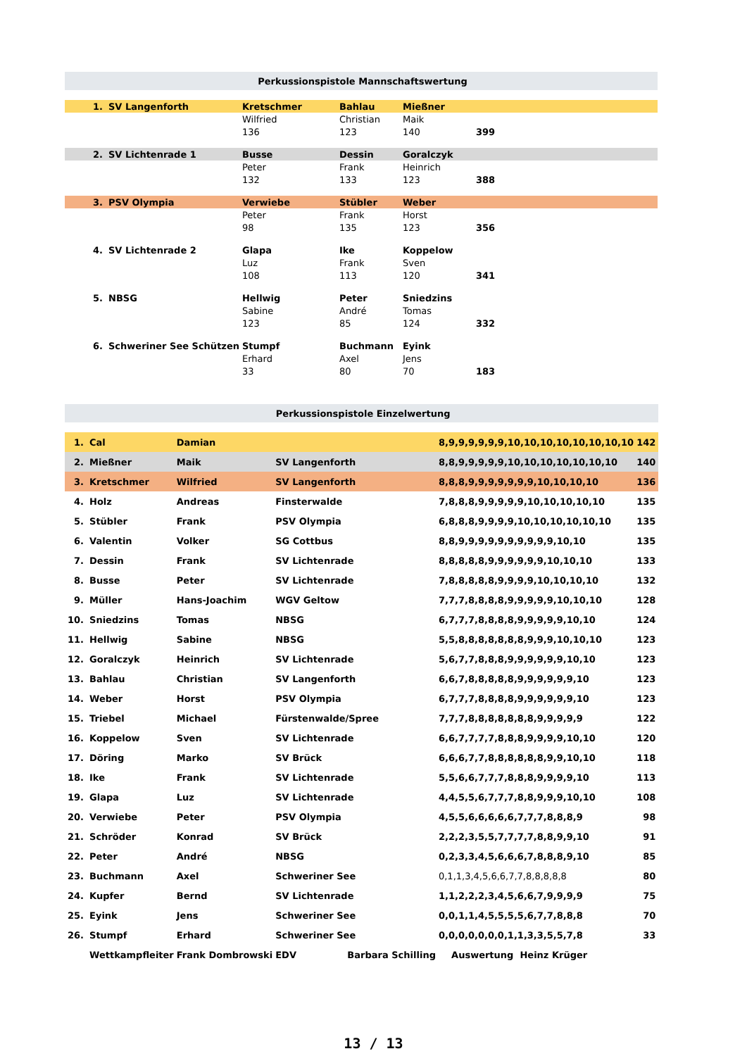| Perkussionspistole Mannschaftswertung | | | | | |
| 1. | SV Langenforth | Kretschmer | Bahlau | Mießner | |
| | | Wilfried | Christian | Maik | |
| | | 136 | 123 | 140 | 399 |
| 2. | SV Lichtenrade 1 | Busse | Dessin | Goralczyk | |
| | | Peter | Frank | Heinrich | |
| | | 132 | 133 | 123 | 388 |
| 3. | PSV Olympia | Verwiebe | Stübler | Weber | |
| | | Peter | Frank | Horst | |
| | | 98 | 135 | 123 | 356 |
| 4. | SV Lichtenrade 2 | Glapa | Ike | Koppelow | |
| | | Luz | Frank | Sven | |
| | | 108 | 113 | 120 | 341 |
| 5. | NBSG | Hellwig | Peter | Sniedzins | |
| | | Sabine | André | Tomas | |
| | | 123 | 85 | 124 | 332 |
| 6. | Schweriner See Schützen | Stumpf | Buchmann | Eyink | |
| | | Erhard | Axel | Jens | |
| | | 33 | 80 | 70 | 183 |
| Perkussionspistole Einzelwertung | | | | | |
| 1. | Cal | Damian | | 8,9,9,9,9,9,9,10,10,10,10,10,10,10,10 | 142 |
| 2. | Mießner | Maik | SV Langenforth | 8,8,9,9,9,9,9,10,10,10,10,10,10,10 | 140 |
| 3. | Kretschmer | Wilfried | SV Langenforth | 8,8,8,9,9,9,9,9,9,9,10,10,10,10 | 136 |
| 4. | Holz | Andreas | Finsterwalde | 7,8,8,8,9,9,9,9,9,10,10,10,10,10 | 135 |
| 5. | Stübler | Frank | PSV Olympia | 6,8,8,8,9,9,9,9,10,10,10,10,10,10 | 135 |
| 6. | Valentin | Volker | SG Cottbus | 8,8,9,9,9,9,9,9,9,9,9,9,10,10 | 135 |
| 7. | Dessin | Frank | SV Lichtenrade | 8,8,8,8,8,9,9,9,9,9,9,10,10,10 | 133 |
| 8. | Busse | Peter | SV Lichtenrade | 7,8,8,8,8,8,9,9,9,9,10,10,10,10 | 132 |
| 9. | Müller | Hans-Joachim | WGV Geltow | 7,7,7,8,8,8,8,9,9,9,9,9,10,10,10 | 128 |
| 10. | Sniedzins | Tomas | NBSG | 6,7,7,7,8,8,8,8,9,9,9,9,9,10,10 | 124 |
| 11. | Hellwig | Sabine | NBSG | 5,5,8,8,8,8,8,8,8,9,9,9,10,10,10 | 123 |
| 12. | Goralczyk | Heinrich | SV Lichtenrade | 5,6,7,7,8,8,8,9,9,9,9,9,9,10,10 | 123 |
| 13. | Bahlau | Christian | SV Langenforth | 6,6,7,8,8,8,8,8,9,9,9,9,9,9,10 | 123 |
| 14. | Weber | Horst | PSV Olympia | 6,7,7,7,8,8,8,8,9,9,9,9,9,9,10 | 123 |
| 15. | Triebel | Michael | Fürstenwalde/Spree | 7,7,7,8,8,8,8,8,8,8,9,9,9,9,9 | 122 |
| 16. | Koppelow | Sven | SV Lichtenrade | 6,6,7,7,7,7,8,8,8,9,9,9,9,10,10 | 120 |
| 17. | Döring | Marko | SV Brück | 6,6,6,7,7,8,8,8,8,8,8,9,9,10,10 | 118 |
| 18. | Ike | Frank | SV Lichtenrade | 5,5,6,6,7,7,7,8,8,8,9,9,9,9,10 | 113 |
| 19. | Glapa | Luz | SV Lichtenrade | 4,4,5,5,6,7,7,7,8,8,9,9,9,10,10 | 108 |
| 20. | Verwiebe | Peter | PSV Olympia | 4,5,5,6,6,6,6,6,7,7,7,8,8,8,9 | 98 |
| 21. | Schröder | Konrad | SV Brück | 2,2,2,3,5,5,7,7,7,7,8,8,9,9,10 | 91 |
| 22. | Peter | André | NBSG | 0,2,3,3,4,5,6,6,6,7,8,8,8,9,10 | 85 |
| 23. | Buchmann | Axel | Schweriner See | 0,1,1,3,4,5,6,6,7,7,8,8,8,8,8 | 80 |
| 24. | Kupfer | Bernd | SV Lichtenrade | 1,1,2,2,2,3,4,5,6,6,7,9,9,9,9 | 75 |
| 25. | Eyink | Jens | Schweriner See | 0,0,1,1,4,5,5,5,5,6,7,7,8,8,8 | 70 |
| 26. | Stumpf | Erhard | Schweriner See | 0,0,0,0,0,0,0,1,1,3,3,5,5,7,8 | 33 |
| | Wettkampfleiter | Frank Dombrowski | EDV Barbara Schilling | Auswertung Heinz Krüger | |
13 / 13